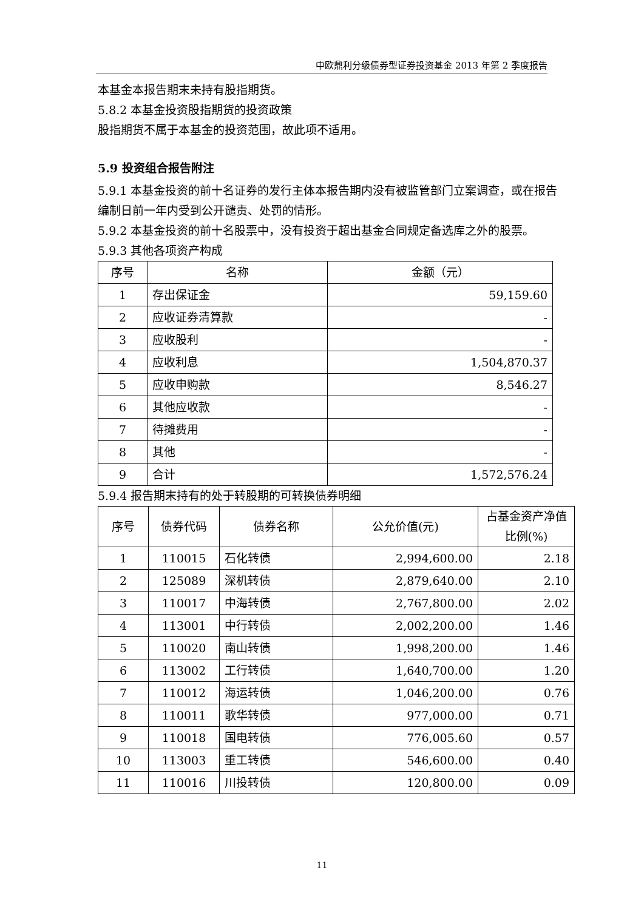中欧鼎利分级债券型证券投资基金 2013 年第 2 季度报告
本基金本报告期末未持有股指期货。
5.8.2 本基金投资股指期货的投资政策
股指期货不属于本基金的投资范围，故此项不适用。
5.9 投资组合报告附注
5.9.1 本基金投资的前十名证券的发行主体本报告期内没有被监管部门立案调查，或在报告编制日前一年内受到公开谴责、处罚的情形。
5.9.2 本基金投资的前十名股票中，没有投资于超出基金合同规定备选库之外的股票。
5.9.3 其他各项资产构成
| 序号 | 名称 | 金额（元） |
| --- | --- | --- |
| 1 | 存出保证金 | 59,159.60 |
| 2 | 应收证券清算款 | - |
| 3 | 应收股利 | - |
| 4 | 应收利息 | 1,504,870.37 |
| 5 | 应收申购款 | 8,546.27 |
| 6 | 其他应收款 | - |
| 7 | 待摊费用 | - |
| 8 | 其他 | - |
| 9 | 合计 | 1,572,576.24 |
5.9.4 报告期末持有的处于转股期的可转换债券明细
| 序号 | 债券代码 | 债券名称 | 公允价值(元) | 占基金资产净值比例(%) |
| --- | --- | --- | --- | --- |
| 1 | 110015 | 石化转债 | 2,994,600.00 | 2.18 |
| 2 | 125089 | 深机转债 | 2,879,640.00 | 2.10 |
| 3 | 110017 | 中海转债 | 2,767,800.00 | 2.02 |
| 4 | 113001 | 中行转债 | 2,002,200.00 | 1.46 |
| 5 | 110020 | 南山转债 | 1,998,200.00 | 1.46 |
| 6 | 113002 | 工行转债 | 1,640,700.00 | 1.20 |
| 7 | 110012 | 海运转债 | 1,046,200.00 | 0.76 |
| 8 | 110011 | 歌华转债 | 977,000.00 | 0.71 |
| 9 | 110018 | 国电转债 | 776,005.60 | 0.57 |
| 10 | 113003 | 重工转债 | 546,600.00 | 0.40 |
| 11 | 110016 | 川投转债 | 120,800.00 | 0.09 |
11